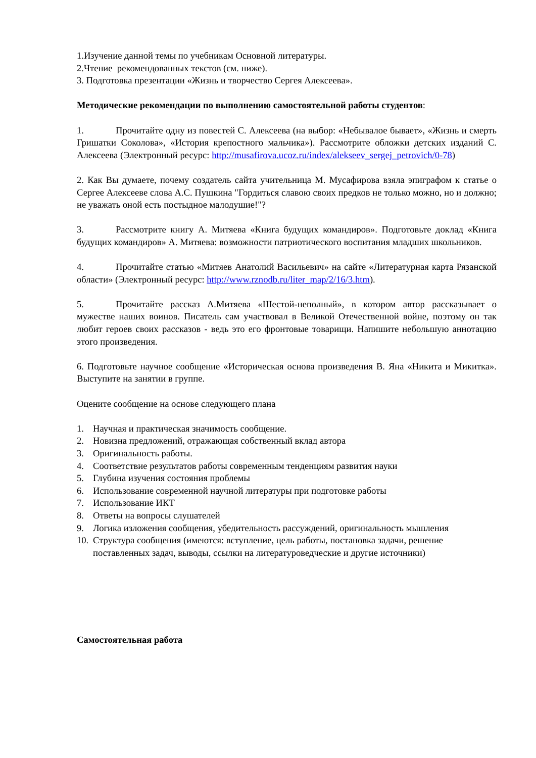1.Изучение данной темы по учебникам Основной литературы.
2.Чтение рекомендованных текстов (см. ниже).
3. Подготовка презентации «Жизнь и творчество Сергея Алексеева».
Методические рекомендации по выполнению самостоятельной работы студентов:
1. Прочитайте одну из повестей С. Алексеева (на выбор: «Небывалое бывает», «Жизнь и смерть Гришатки Соколова», «История крепостного мальчика»). Рассмотрите обложки детских изданий С. Алексеева (Электронный ресурс: http://musafirova.ucoz.ru/index/alekseev_sergej_petrovich/0-78)
2. Как Вы думаете, почему создатель сайта учительница М. Мусафирова взяла эпиграфом к статье о Сергее Алексееве слова А.С. Пушкина "Гордиться славою своих предков не только можно, но и должно; не уважать оной есть постыдное малодушие!"?
3. Рассмотрите книгу А. Митяева «Книга будущих командиров». Подготовьте доклад «Книга будущих командиров» А. Митяева: возможности патриотического воспитания младших школьников.
4. Прочитайте статью «Митяев Анатолий Васильевич» на сайте «Литературная карта Рязанской области» (Электронный ресурс: http://www.rznodb.ru/liter_map/2/16/3.htm).
5. Прочитайте рассказ А.Митяева «Шестой-неполный», в котором автор рассказывает о мужестве наших воинов. Писатель сам участвовал в Великой Отечественной войне, поэтому он так любит героев своих рассказов - ведь это его фронтовые товарищи. Напишите небольшую аннотацию этого произведения.
6. Подготовьте научное сообщение «Историческая основа произведения В. Яна «Никита и Микитка». Выступите на занятии в группе.
Оцените сообщение на основе следующего плана
1. Научная и практическая значимость сообщение.
2. Новизна предложений, отражающая собственный вклад автора
3. Оригинальность работы.
4. Соответствие результатов работы современным тенденциям развития науки
5. Глубина изучения состояния проблемы
6. Использование современной научной литературы при подготовке работы
7. Использование ИКТ
8. Ответы на вопросы слушателей
9. Логика изложения сообщения, убедительность рассуждений, оригинальность мышления
10. Структура сообщения (имеются: вступление, цель работы, постановка задачи, решение поставленных задач, выводы, ссылки на литературоведческие и другие источники)
Самостоятельная работа